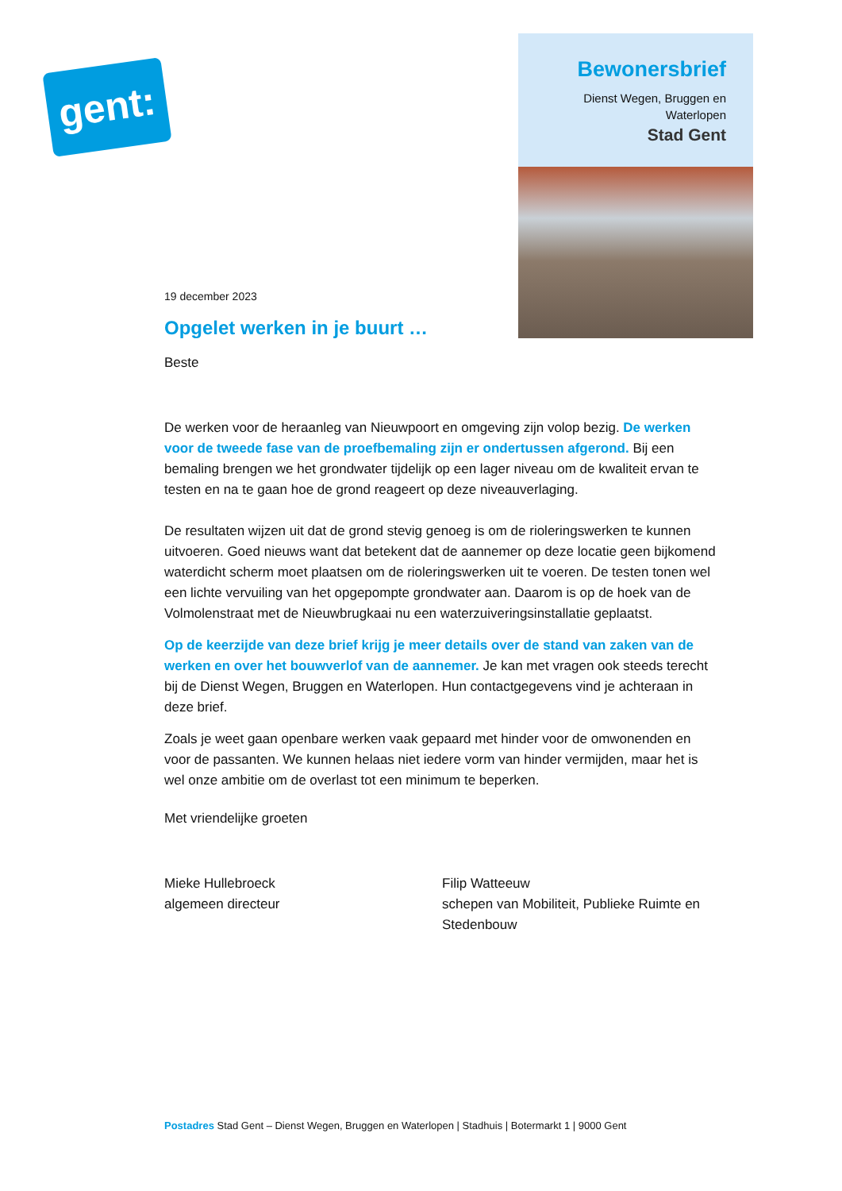gent:
Bewonersbrief
Dienst Wegen, Bruggen en Waterlopen
Stad Gent
19 december 2023
Opgelet werken in je buurt …
Beste
De werken voor de heraanleg van Nieuwpoort en omgeving zijn volop bezig. De werken voor de tweede fase van de proefbemaling zijn er ondertussen afgerond. Bij een bemaling brengen we het grondwater tijdelijk op een lager niveau om de kwaliteit ervan te testen en na te gaan hoe de grond reageert op deze niveauverlaging.
De resultaten wijzen uit dat de grond stevig genoeg is om de rioleringswerken te kunnen uitvoeren. Goed nieuws want dat betekent dat de aannemer op deze locatie geen bijkomend waterdicht scherm moet plaatsen om de rioleringswerken uit te voeren. De testen tonen wel een lichte vervuiling van het opgepompte grondwater aan. Daarom is op de hoek van de Volmolenstraat met de Nieuwbrugkaai nu een waterzuiveringsinstallatie geplaatst.
Op de keerzijde van deze brief krijg je meer details over de stand van zaken van de werken en over het bouwverlof van de aannemer. Je kan met vragen ook steeds terecht bij de Dienst Wegen, Bruggen en Waterlopen. Hun contactgegevens vind je achteraan in deze brief.
Zoals je weet gaan openbare werken vaak gepaard met hinder voor de omwonenden en voor de passanten. We kunnen helaas niet iedere vorm van hinder vermijden, maar het is wel onze ambitie om de overlast tot een minimum te beperken.
Met vriendelijke groeten
Mieke Hullebroeck
algemeen directeur
Filip Watteeuw
schepen van Mobiliteit, Publieke Ruimte en Stedenbouw
Postadres Stad Gent – Dienst Wegen, Bruggen en Waterlopen | Stadhuis | Botermarkt 1 | 9000 Gent